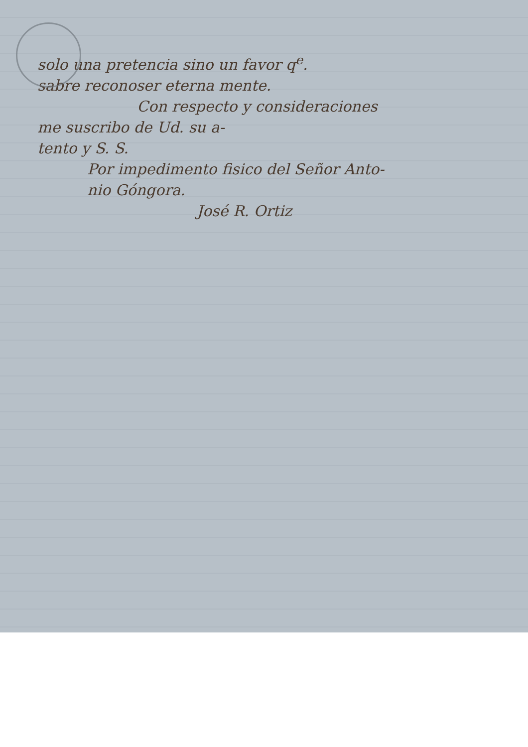solo una pretencia sino un favor q<sup>e</sup>.
sabre reconoser eterna mente.
Con respecto y consideraciones
me suscribo de Ud. su a-
tento y S. S.
Por impedimento fisico del Señor Anto-
nio Góngora.
José R. Ortiz